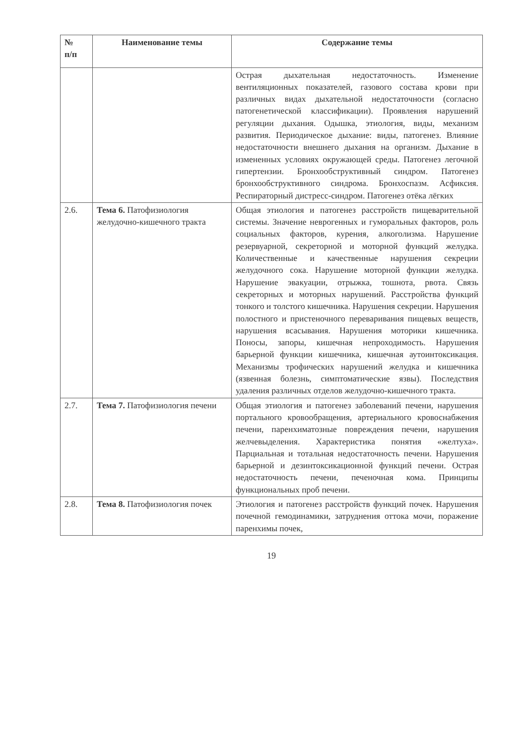| № п/п | Наименование темы | Содержание темы |
| --- | --- | --- |
| | | Острая дыхательная недостаточность. Изменение вентиляционных показателей, газового состава крови при различных видах дыхательной недостаточности (согласно патогенетической классификации). Проявления нарушений регуляции дыхания. Одышка, этиология, виды, механизм развития. Периодическое дыхание: виды, патогенез. Влияние недостаточности внешнего дыхания на организм. Дыхание в измененных условиях окружающей среды. Патогенез легочной гипертензии. Бронхообструктивный синдром. Патогенез бронхообструктивного синдрома. Бронхоспазм. Асфиксия. Респираторный дистресс-синдром. Патогенез отёка лёгких |
| 2.6. | Тема 6. Патофизиология желудочно-кишечного тракта | Общая этиология и патогенез расстройств пищеварительной системы. Значение неврогенных и гуморальных факторов, роль социальных факторов, курения, алкоголизма. Нарушение резервуарной, секреторной и моторной функций желудка. Количественные и качественные нарушения секреции желудочного сока. Нарушение моторной функции желудка. Нарушение эвакуации, отрыжка, тошнота, рвота. Связь секреторных и моторных нарушений. Расстройства функций тонкого и толстого кишечника. Нарушения секреции. Нарушения полостного и пристеночного переваривания пищевых веществ, нарушения всасывания. Нарушения моторики кишечника. Поносы, запоры, кишечная непроходимость. Нарушения барьерной функции кишечника, кишечная аутоинтоксикация. Механизмы трофических нарушений желудка и кишечника (язвенная болезнь, симптоматические язвы). Последствия удаления различных отделов желудочно-кишечного тракта. |
| 2.7. | Тема 7. Патофизиология печени | Общая этиология и патогенез заболеваний печени, нарушения портального кровообращения, артериального кровоснабжения печени, паренхиматозные повреждения печени, нарушения желчевыделения. Характеристика понятия «желтуха». Парциальная и тотальная недостаточность печени. Нарушения барьерной и дезинтоксикационной функций печени. Острая недостаточность печени, печеночная кома. Принципы функциональных проб печени. |
| 2.8. | Тема 8. Патофизиология почек | Этиология и патогенез расстройств функций почек. Нарушения почечной гемодинамики, затруднения оттока мочи, поражение паренхимы почек, |
19